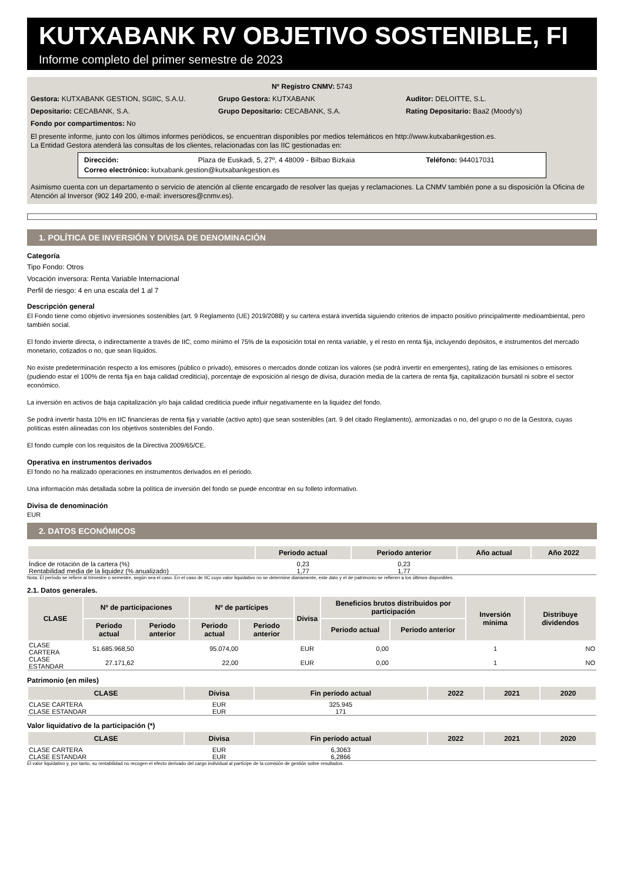KUTXABANK RV OBJETIVO SOSTENIBLE, FI
Informe completo del primer semestre de 2023
Nº Registro CNMV: 5743
Gestora: KUTXABANK GESTION, SGIIC, S.A.U.
Grupo Gestora: KUTXABANK Auditor: DELOITTE, S.L.
Depositario: CECABANK, S.A. Grupo Depositario: CECABANK, S.A.
Rating Depositario: Baa2 (Moody's)
Fondo por compartimentos: No
El presente informe, junto con los últimos informes periódicos, se encuentran disponibles por medios telemáticos en http://www.kutxabankgestion.es.
La Entidad Gestora atenderá las consultas de los clientes, relacionadas con las IIC gestionadas en:
Dirección: Plaza de Euskadi, 5, 27º, 4 48009 - Bilbao Bizkaia
Teléfono: 944017031
Correo electrónico: kutxabank.gestion@kutxabankgestion.es
Asimismo cuenta con un departamento o servicio de atención al cliente encargado de resolver las quejas y reclamaciones. La CNMV también pone a su disposición la Oficina de Atención al Inversor (902 149 200, e-mail: inversores@cnmv.es).
1. POLÍTICA DE INVERSIÓN Y DIVISA DE DENOMINACIÓN
Categoría
Tipo Fondo: Otros
Vocación inversora: Renta Variable Internacional
Perfil de riesgo: 4 en una escala del 1 al 7
Descripción general
El Fondo tiene como objetivo inversiones sostenibles (art. 9 Reglamento (UE) 2019/2088) y su cartera estará invertida siguiendo criterios de impacto positivo principalmente medioambiental, pero también social.
El fondo invierte directa, o indirectamente a través de IIC, como mínimo el 75% de la exposición total en renta variable, y el resto en renta fija, incluyendo depósitos, e instrumentos del mercado monetario, cotizados o no, que sean líquidos.
No existe predeterminación respecto a los emisores (público o privado), emisores o mercados donde cotizan los valores (se podrá invertir en emergentes), rating de las emisiones o emisores (pudiendo estar el 100% de renta fija en baja calidad crediticia), porcentaje de exposición al riesgo de divisa, duración media de la cartera de renta fija, capitalización bursátil ni sobre el sector económico.
La inversión en activos de baja capitalización y/o baja calidad crediticia puede influir negativamente en la liquidez del fondo.
Se podrá invertir hasta 10% en IIC financieras de renta fija y variable (activo apto) que sean sostenibles (art. 9 del citado Reglamento), armonizadas o no, del grupo o no de la Gestora, cuyas políticas estén alineadas con los objetivos sostenibles del Fondo.
El fondo cumple con los requisitos de la Directiva 2009/65/CE.
Operativa en instrumentos derivados
El fondo no ha realizado operaciones en instrumentos derivados en el periodo.
Una información más detallada sobre la política de inversión del fondo se puede encontrar en su folleto informativo.
Divisa de denominación
EUR
2. DATOS ECONÓMICOS
| | Periodo actual | Periodo anterior | Año actual | Año 2022 |
| --- | --- | --- | --- | --- |
| Índice de rotación de la cartera (%) | 0,23 | 0,23 | | |
| Rentabilidad media de la liquidez (% anualizado) | 1,77 | 1,77 | | |
Nota: El período se refiere al trimestre o semestre, según sea el caso. En el caso de IIC cuyo valor liquidativo no se determine diariamente, este dato y el de patrimonio se refieren a los últimos disponibles.
2.1. Datos generales.
| CLASE | Nº de participaciones | | Nº de partícipes | | Divisa | Beneficios brutos distribuidos por participación | | Inversión mínima | Distribuye dividendos |
| --- | --- | --- | --- | --- | --- | --- | --- | --- | --- |
| | Periodo actual | Periodo anterior | Periodo actual | Periodo anterior | | Periodo actual | Periodo anterior | | |
| CLASE CARTERA | 51.685.968,50 | | 95.074,00 | | EUR | 0,00 | | 1 | NO |
| CLASE ESTANDAR | 27.171,62 | | 22,00 | | EUR | 0,00 | | 1 | NO |
Patrimonio (en miles)
| CLASE | Divisa | Fin período actual | 2022 | 2021 | 2020 |
| --- | --- | --- | --- | --- | --- |
| CLASE CARTERA | EUR | 325.945 | | | |
| CLASE ESTANDAR | EUR | 171 | | | |
Valor liquidativo de la participación (*)
| CLASE | Divisa | Fin período actual | 2022 | 2021 | 2020 |
| --- | --- | --- | --- | --- | --- |
| CLASE CARTERA | EUR | 6,3063 | | | |
| CLASE ESTANDAR | EUR | 6,2866 | | | |
El valor liquidativo y, por tanto, su rentabilidad no recogen el efecto derivado del cargo individual al partícipe de la comisión de gestión sobre resultados.